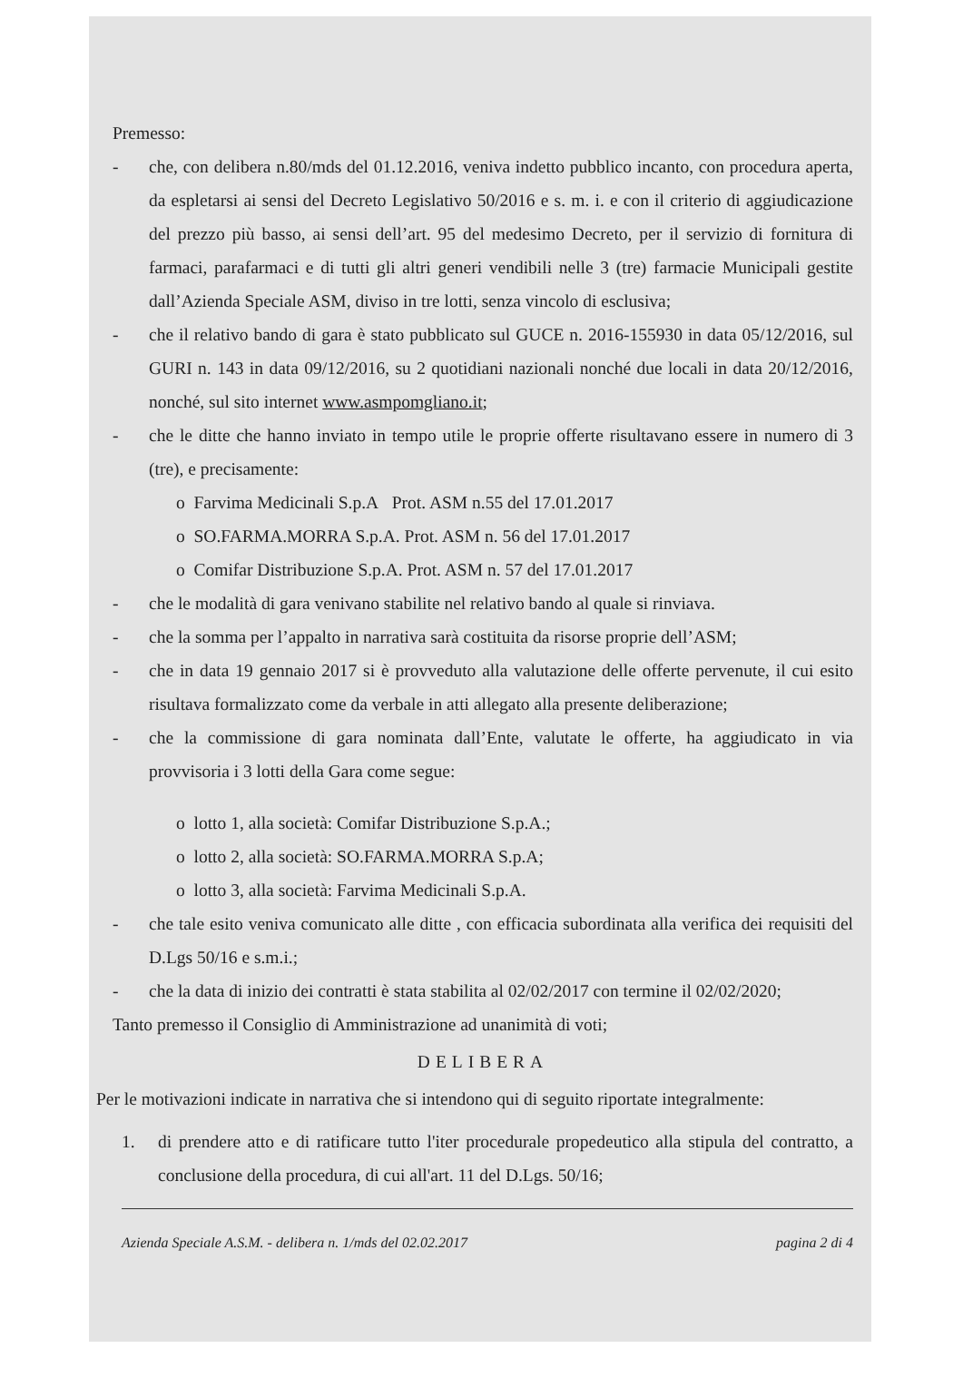Premesso:
- che, con delibera n.80/mds del 01.12.2016, veniva indetto pubblico incanto, con procedura aperta, da espletarsi ai sensi del Decreto Legislativo 50/2016 e s. m. i. e con il criterio di aggiudicazione del prezzo più basso, ai sensi dell’art. 95 del medesimo Decreto, per il servizio di fornitura di farmaci, parafarmaci e di tutti gli altri generi vendibili nelle 3 (tre) farmacie Municipali gestite dall’Azienda Speciale ASM, diviso in tre lotti, senza vincolo di esclusiva;
- che il relativo bando di gara è stato pubblicato sul GUCE n. 2016-155930 in data 05/12/2016, sul GURI n. 143 in data 09/12/2016, su 2 quotidiani nazionali nonché due locali in data 20/12/2016, nonché, sul sito internet www.asmpomgliano.it;
- che le ditte che hanno inviato in tempo utile le proprie offerte risultavano essere in numero di 3 (tre), e precisamente:
o Farvima Medicinali S.p.A Prot. ASM n.55 del 17.01.2017
o SO.FARMA.MORRA S.p.A. Prot. ASM n. 56 del 17.01.2017
o Comifar Distribuzione S.p.A. Prot. ASM n. 57 del 17.01.2017
- che le modalità di gara venivano stabilite nel relativo bando al quale si rinviava.
- che la somma per l’appalto in narrativa sarà costituita da risorse proprie dell’ASM;
- che in data 19 gennaio 2017 si è provveduto alla valutazione delle offerte pervenute, il cui esito risultava formalizzato come da verbale in atti allegato alla presente deliberazione;
- che la commissione di gara nominata dall’Ente, valutate le offerte, ha aggiudicato in via provvisoria i 3 lotti della Gara come segue:
o lotto 1, alla società: Comifar Distribuzione S.p.A.;
o lotto 2, alla società: SO.FARMA.MORRA S.p.A;
o lotto 3, alla società: Farvima Medicinali S.p.A.
- che tale esito veniva comunicato alle ditte , con efficacia subordinata alla verifica dei requisiti del D.Lgs 50/16 e s.m.i.;
- che la data di inizio dei contratti è stata stabilita al 02/02/2017 con termine il 02/02/2020;
Tanto premesso il Consiglio di Amministrazione ad unanimità di voti;
DELIBERA
Per le motivazioni indicate in narrativa che si intendono qui di seguito riportate integralmente:
1. di prendere atto e di ratificare tutto l'iter procedurale propedeutico alla stipula del contratto, a conclusione della procedura, di cui all'art. 11 del D.Lgs. 50/16;
Azienda Speciale A.S.M. - delibera n. 1/mds del 02.02.2017 pagina 2 di 4